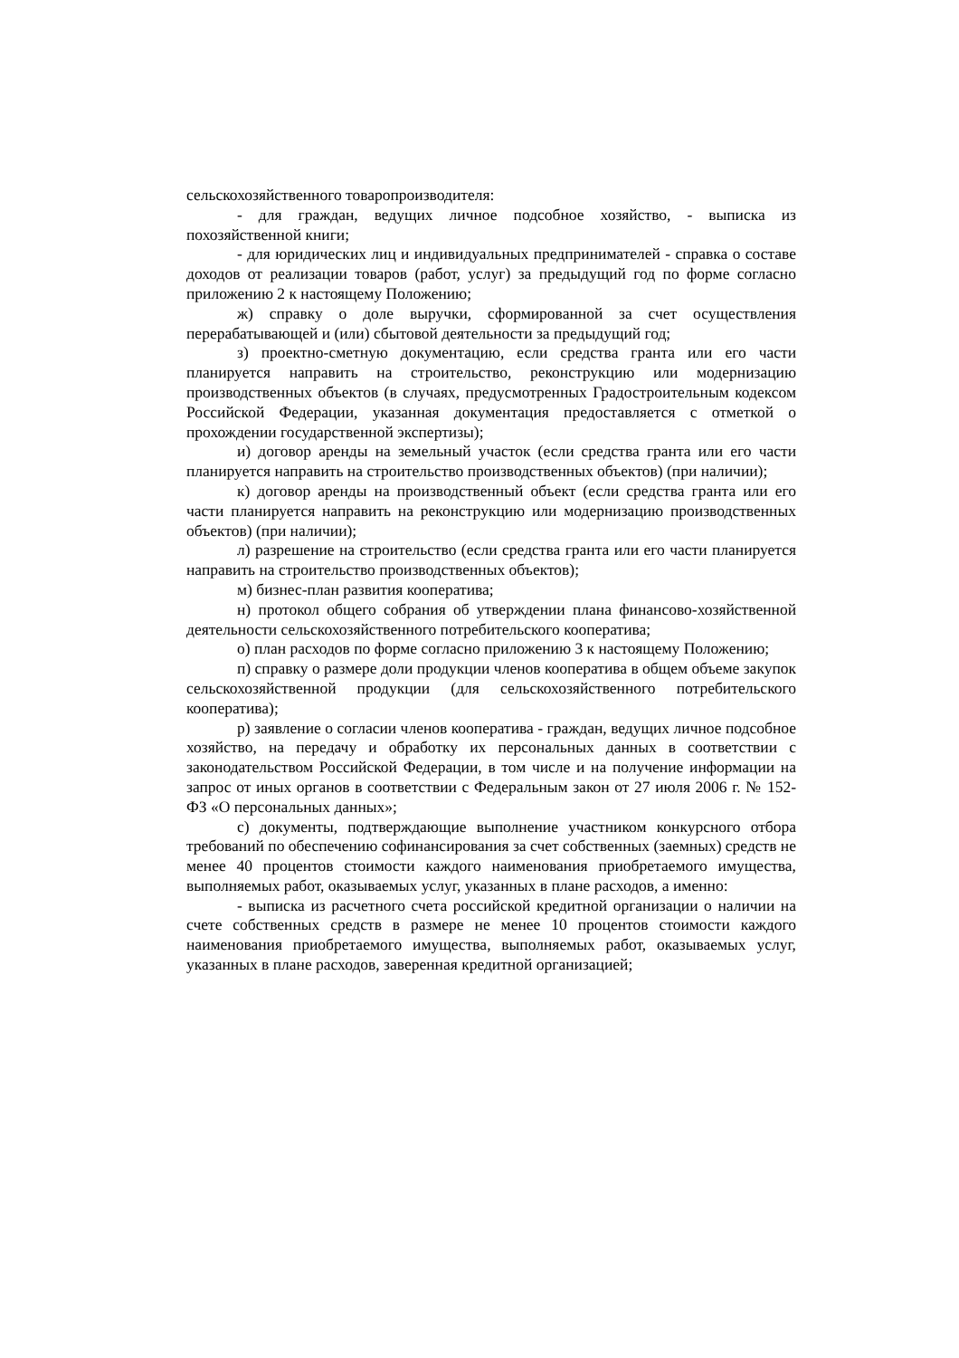сельскохозяйственного товаропроизводителя:
- для граждан, ведущих личное подсобное хозяйство, - выписка из похозяйственной книги;
- для юридических лиц и индивидуальных предпринимателей - справка о составе доходов от реализации товаров (работ, услуг) за предыдущий год по форме согласно приложению 2 к настоящему Положению;
ж) справку о доле выручки, сформированной за счет осуществления перерабатывающей и (или) сбытовой деятельности за предыдущий год;
з) проектно-сметную документацию, если средства гранта или его части планируется направить на строительство, реконструкцию или модернизацию производственных объектов (в случаях, предусмотренных Градостроительным кодексом Российской Федерации, указанная документация предоставляется с отметкой о прохождении государственной экспертизы);
и) договор аренды на земельный участок (если средства гранта или его части планируется направить на строительство производственных объектов) (при наличии);
к) договор аренды на производственный объект (если средства гранта или его части планируется направить на реконструкцию или модернизацию производственных объектов) (при наличии);
л) разрешение на строительство (если средства гранта или его части планируется направить на строительство производственных объектов);
м) бизнес-план развития кооператива;
н) протокол общего собрания об утверждении плана финансово-хозяйственной деятельности сельскохозяйственного потребительского кооператива;
о) план расходов по форме согласно приложению 3 к настоящему Положению;
п) справку о размере доли продукции членов кооператива в общем объеме закупок сельскохозяйственной продукции (для сельскохозяйственного потребительского кооператива);
р) заявление о согласии членов кооператива - граждан, ведущих личное подсобное хозяйство, на передачу и обработку их персональных данных в соответствии с законодательством Российской Федерации, в том числе и на получение информации на запрос от иных органов в соответствии с Федеральным закон от 27 июля 2006 г. № 152-ФЗ «О персональных данных»;
с) документы, подтверждающие выполнение участником конкурсного отбора требований по обеспечению софинансирования за счет собственных (заемных) средств не менее 40 процентов стоимости каждого наименования приобретаемого имущества, выполняемых работ, оказываемых услуг, указанных в плане расходов, а именно:
- выписка из расчетного счета российской кредитной организации о наличии на счете собственных средств в размере не менее 10 процентов стоимости каждого наименования приобретаемого имущества, выполняемых работ, оказываемых услуг, указанных в плане расходов, заверенная кредитной организацией;